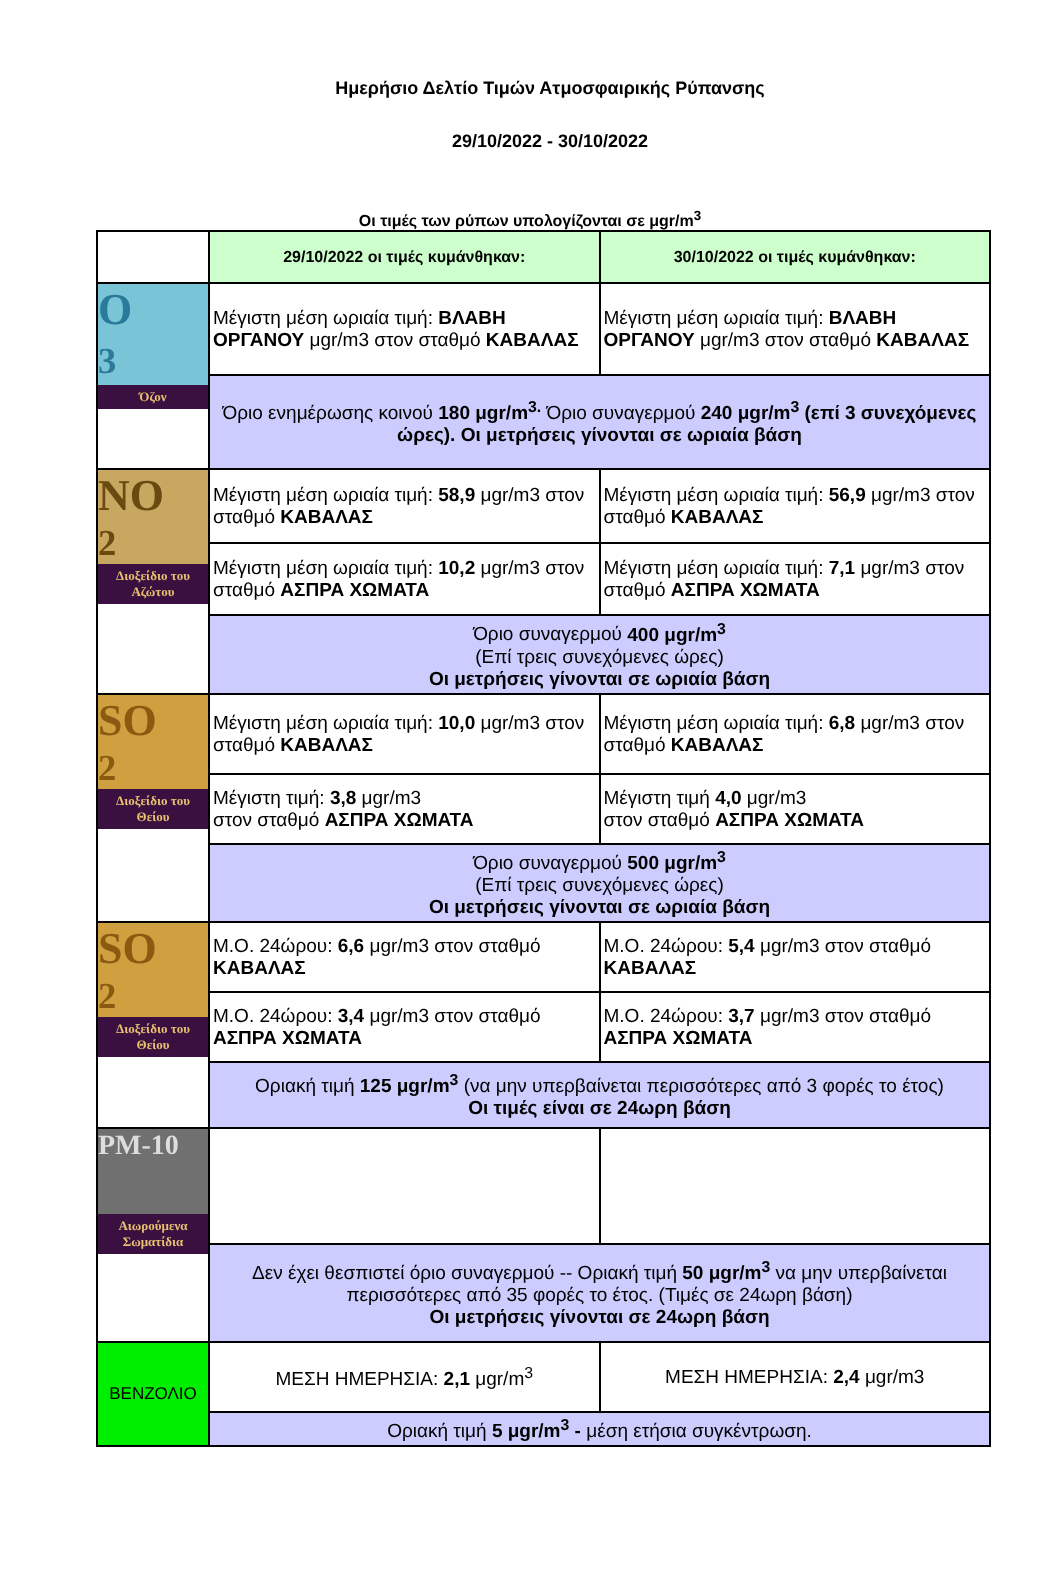Ημερήσιο Δελτίο Τιμών Ατμοσφαιρικής Ρύπανσης
29/10/2022 - 30/10/2022
Οι τιμές των ρύπων υπολογίζονται σε μgr/m<sup>3</sup>
| | 29/10/2022 οι τιμές κυμάνθηκαν: | 30/10/2022 οι τιμές κυμάνθηκαν: |
| O<sub>3</sub> Όζον | Μέγιστη μέση ωριαία τιμή: ΒΛΑΒΗ ΟΡΓΑΝΟΥ μgr/m3 στον σταθμό ΚΑΒΑΛΑΣ | Μέγιστη μέση ωριαία τιμή: ΒΛΑΒΗ ΟΡΓΑΝΟΥ μgr/m3 στον σταθμό ΚΑΒΑΛΑΣ |
| | Όριο ενημέρωσης κοινού 180 μgr/m<sup>3.</sup> Όριο συναγερμού 240 μgr/m<sup>3</sup> (επί 3 συνεχόμενες ώρες). Οι μετρήσεις γίνονται σε ωριαία βάση | |
| NO<sub>2</sub> Διοξείδιο του Αζώτου | Μέγιστη μέση ωριαία τιμή: 58,9 μgr/m3 στον σταθμό ΚΑΒΑΛΑΣ | Μέγιστη μέση ωριαία τιμή: 56,9 μgr/m3 στον σταθμό ΚΑΒΑΛΑΣ |
| | Μέγιστη μέση ωριαία τιμή: 10,2 μgr/m3 στον σταθμό ΑΣΠΡΑ ΧΩΜΑΤΑ | Μέγιστη μέση ωριαία τιμή: 7,1 μgr/m3 στον σταθμό ΑΣΠΡΑ ΧΩΜΑΤΑ |
| | Όριο συναγερμού 400 μgr/m<sup>3</sup> (Επί τρεις συνεχόμενες ώρες) Οι μετρήσεις γίνονται σε ωριαία βάση | |
| SO<sub>2</sub> Διοξείδιο του Θείου | Μέγιστη μέση ωριαία τιμή: 10,0 μgr/m3 στον σταθμό ΚΑΒΑΛΑΣ | Μέγιστη μέση ωριαία τιμή: 6,8 μgr/m3 στον σταθμό ΚΑΒΑΛΑΣ |
| | Μέγιστη τιμή: 3,8 μgr/m3 στον σταθμό ΑΣΠΡΑ ΧΩΜΑΤΑ | Μέγιστη τιμή 4,0 μgr/m3 στον σταθμό ΑΣΠΡΑ ΧΩΜΑΤΑ |
| | Όριο συναγερμού 500 μgr/m<sup>3</sup> (Επί τρεις συνεχόμενες ώρες) Οι μετρήσεις γίνονται σε ωριαία βάση | |
| SO<sub>2</sub> Διοξείδιο του Θείου | Μ.Ο. 24ώρου: 6,6 μgr/m3 στον σταθμό ΚΑΒΑΛΑΣ | Μ.Ο. 24ώρου: 5,4 μgr/m3 στον σταθμό ΚΑΒΑΛΑΣ |
| | Μ.Ο. 24ώρου: 3,4 μgr/m3 στον σταθμό ΑΣΠΡΑ ΧΩΜΑΤΑ | Μ.Ο. 24ώρου: 3,7 μgr/m3 στον σταθμό ΑΣΠΡΑ ΧΩΜΑΤΑ |
| | Οριακή τιμή 125 μgr/m<sup>3</sup> (να μην υπερβαίνεται περισσότερες από 3 φορές το έτος) Οι τιμές είναι σε 24ωρη βάση | |
| PM-10 Αιωρούμενα Σωματίδια | | |
| | Δεν έχει θεσπιστεί όριο συναγερμού -- Οριακή τιμή 50 μgr/m<sup>3</sup> να μην υπερβαίνεται περισσότερες από 35 φορές το έτος. (Τιμές σε 24ωρη βάση) Οι μετρήσεις γίνονται σε 24ωρη βάση | |
| ΒΕΝΖΟΛΙΟ | ΜΕΣΗ ΗΜΕΡΗΣΙΑ: 2,1 μgr/m<sup>3</sup> | ΜΕΣΗ ΗΜΕΡΗΣΙΑ: 2,4 μgr/m3 |
| | Οριακή τιμή 5 μgr/m<sup>3</sup> - μέση ετήσια συγκέντρωση. | |